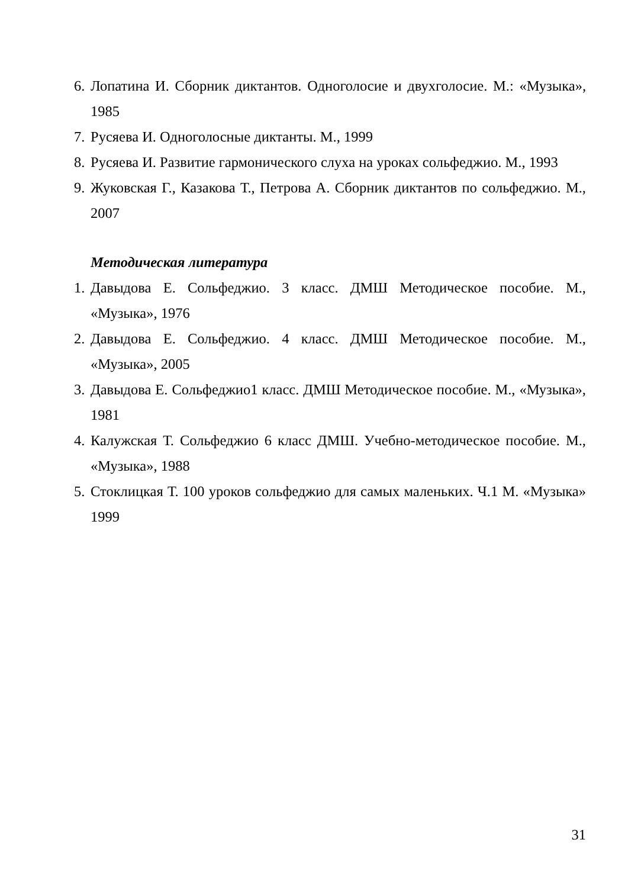6. Лопатина И. Сборник диктантов. Одноголосие и двухголосие. М.: «Музыка», 1985
7. Русяева И. Одноголосные диктанты. М., 1999
8. Русяева И. Развитие гармонического слуха на уроках сольфеджио. М., 1993
9. Жуковская Г., Казакова Т., Петрова А. Сборник диктантов по сольфеджио. М., 2007
Методическая литература
1. Давыдова Е. Сольфеджио. 3 класс. ДМШ Методическое пособие. М., «Музыка», 1976
2. Давыдова Е. Сольфеджио. 4 класс. ДМШ Методическое пособие. М., «Музыка», 2005
3. Давыдова Е. Сольфеджио1 класс. ДМШ Методическое пособие. М., «Музыка», 1981
4. Калужская Т. Сольфеджио 6 класс ДМШ. Учебно-методическое пособие. М., «Музыка», 1988
5. Стоклицкая Т. 100 уроков сольфеджио для самых маленьких. Ч.1 М. «Музыка» 1999
31